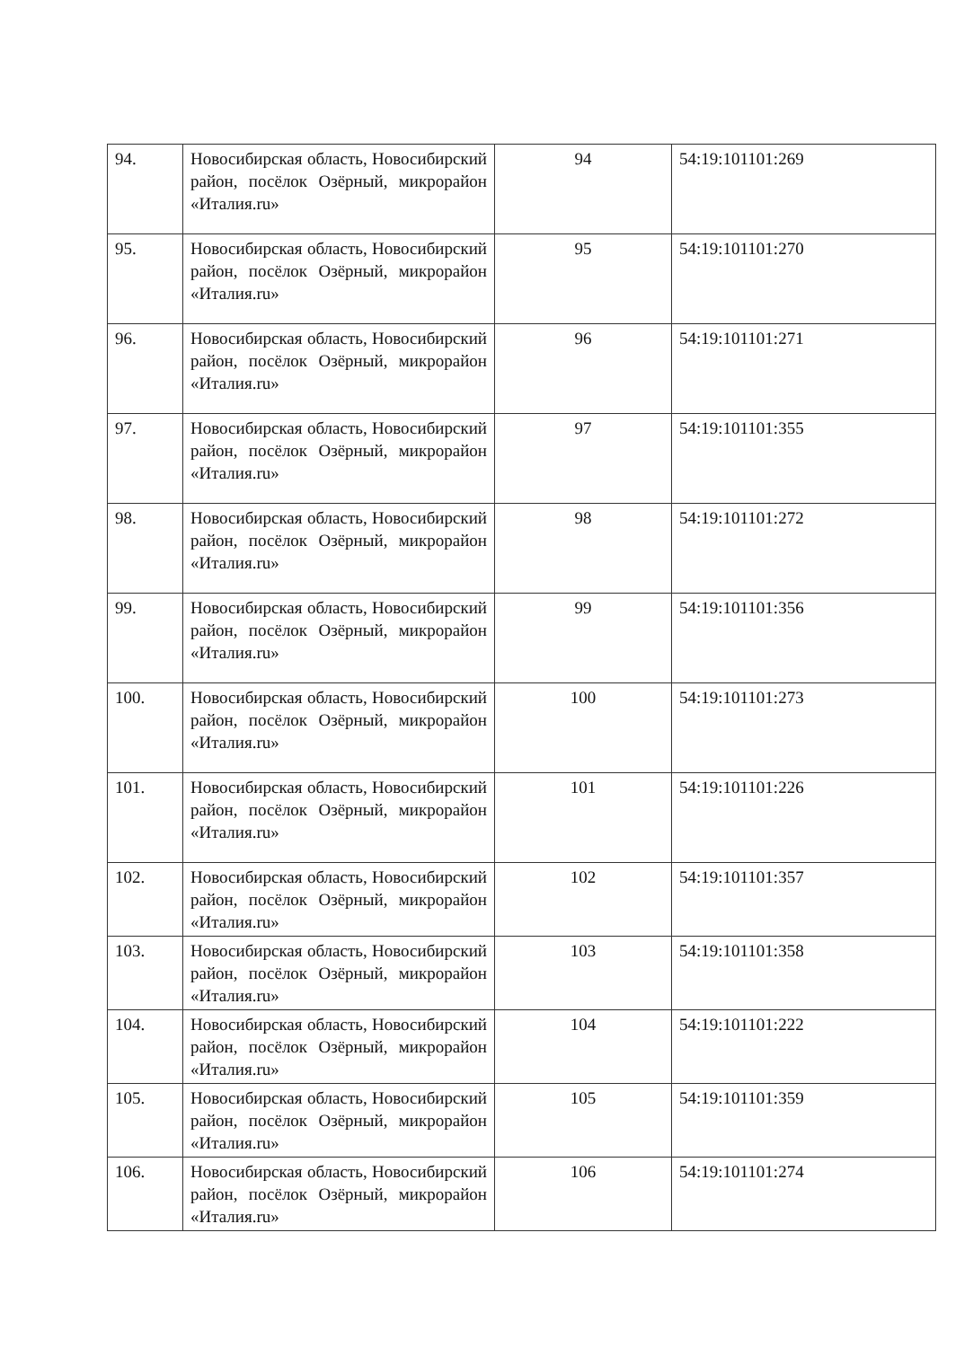| 94. | Новосибирская область, Новосибирский район, посёлок Озёрный, микрорайон «Италия.ru» | 94 | 54:19:101101:269 |
| 95. | Новосибирская область, Новосибирский район, посёлок Озёрный, микрорайон «Италия.ru» | 95 | 54:19:101101:270 |
| 96. | Новосибирская область, Новосибирский район, посёлок Озёрный, микрорайон «Италия.ru» | 96 | 54:19:101101:271 |
| 97. | Новосибирская область, Новосибирский район, посёлок Озёрный, микрорайон «Италия.ru» | 97 | 54:19:101101:355 |
| 98. | Новосибирская область, Новосибирский район, посёлок Озёрный, микрорайон «Италия.ru» | 98 | 54:19:101101:272 |
| 99. | Новосибирская область, Новосибирский район, посёлок Озёрный, микрорайон «Италия.ru» | 99 | 54:19:101101:356 |
| 100. | Новосибирская область, Новосибирский район, посёлок Озёрный, микрорайон «Италия.ru» | 100 | 54:19:101101:273 |
| 101. | Новосибирская область, Новосибирский район, посёлок Озёрный, микрорайон «Италия.ru» | 101 | 54:19:101101:226 |
| 102. | Новосибирская область, Новосибирский район, посёлок Озёрный, микрорайон «Италия.ru» | 102 | 54:19:101101:357 |
| 103. | Новосибирская область, Новосибирский район, посёлок Озёрный, микрорайон «Италия.ru» | 103 | 54:19:101101:358 |
| 104. | Новосибирская область, Новосибирский район, посёлок Озёрный, микрорайон «Италия.ru» | 104 | 54:19:101101:222 |
| 105. | Новосибирская область, Новосибирский район, посёлок Озёрный, микрорайон «Италия.ru» | 105 | 54:19:101101:359 |
| 106. | Новосибирская область, Новосибирский район, посёлок Озёрный, микрорайон «Италия.ru» | 106 | 54:19:101101:274 |